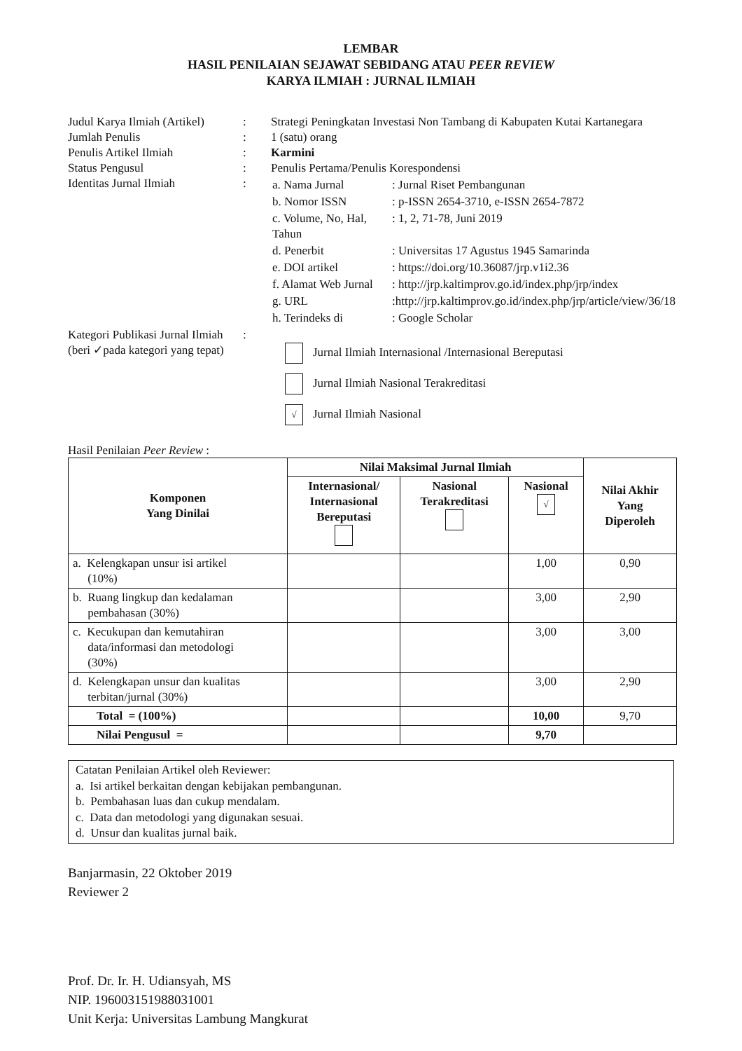LEMBAR
HASIL PENILAIAN SEJAWAT SEBIDANG ATAU PEER REVIEW
KARYA ILMIAH : JURNAL ILMIAH
| Judul Karya Ilmiah (Artikel) | : | Strategi Peningkatan Investasi Non Tambang di Kabupaten Kutai Kartanegara |
| Jumlah Penulis | : | 1 (satu) orang |
| Penulis Artikel Ilmiah | : | Karmini |
| Status Pengusul | : | Penulis Pertama/Penulis Korespondensi |
| Identitas Jurnal Ilmiah | : | / a. Nama Jurnal / : Jurnal Riset Pembangunan / / b. Nomor ISSN / : p-ISSN 2654-3710, e-ISSN 2654-7872 / / c. Volume, No, Hal, Tahun / : 1, 2, 71-78, Juni 2019 / / d. Penerbit / : Universitas 17 Agustus 1945 Samarinda / / e. DOI artikel / : https://doi.org/10.36087/jrp.v1i2.36 / / f. Alamat Web Jurnal / : http://jrp.kaltimprov.go.id/index.php/jrp/index / / g. URL / :http://jrp.kaltimprov.go.id/index.php/jrp/article/view/36/18 / / h. Terindeks di / : Google Scholar / |
| Kategori Publikasi Jurnal Ilmiah (beri ✓pada kategori yang tepat) | : | Jurnal Ilmiah Internasional /Internasional Bereputasi Jurnal Ilmiah Nasional Terakreditasi √ Jurnal Ilmiah Nasional |
Hasil Penilaian Peer Review :
| Komponen Yang Dinilai | Nilai Maksimal Jurnal Ilmiah | | | Nilai Akhir Yang Diperoleh |
| --- | --- | --- | --- | --- |
| | Internasional/ Internasional Bereputasi | Nasional Terakreditasi | Nasional √ | |
| a. Kelengkapan unsur isi artikel (10%) | | | 1,00 | 0,90 |
| b. Ruang lingkup dan kedalaman pembahasan (30%) | | | 3,00 | 2,90 |
| c. Kecukupan dan kemutahiran data/informasi dan metodologi (30%) | | | 3,00 | 3,00 |
| d. Kelengkapan unsur dan kualitas terbitan/jurnal (30%) | | | 3,00 | 2,90 |
| Total = (100%) | | | 10,00 | 9,70 |
| Nilai Pengusul = | | | 9,70 | |
Catatan Penilaian Artikel oleh Reviewer:
a. Isi artikel berkaitan dengan kebijakan pembangunan.
b. Pembahasan luas dan cukup mendalam.
c. Data dan metodologi yang digunakan sesuai.
d. Unsur dan kualitas jurnal baik.
Banjarmasin, 22 Oktober 2019
Reviewer 2
Prof. Dr. Ir. H. Udiansyah, MS
NIP. 196003151988031001
Unit Kerja: Universitas Lambung Mangkurat